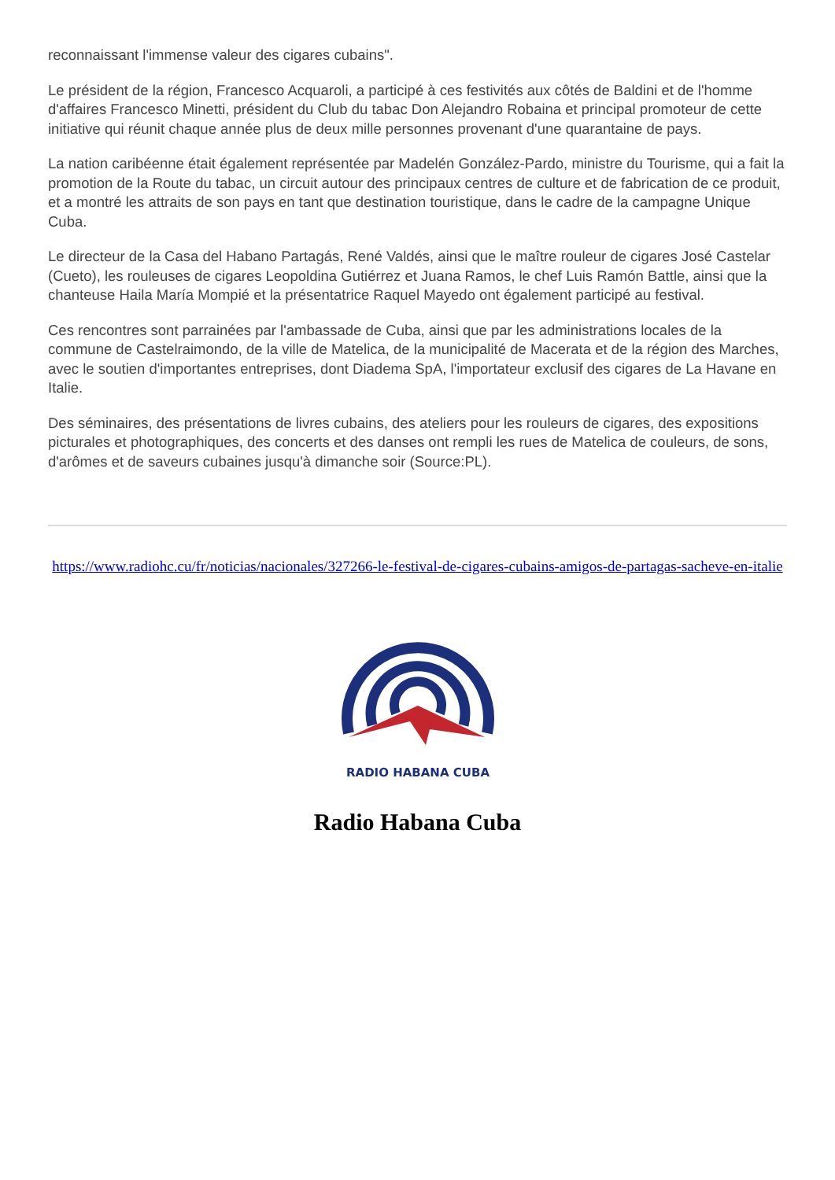reconnaissant l'immense valeur des cigares cubains".
Le président de la région, Francesco Acquaroli, a participé à ces festivités aux côtés de Baldini et de l'homme d'affaires Francesco Minetti, président du Club du tabac Don Alejandro Robaina et principal promoteur de cette initiative qui réunit chaque année plus de deux mille personnes provenant d'une quarantaine de pays.
La nation caribéenne était également représentée par Madelén González-Pardo, ministre du Tourisme, qui a fait la promotion de la Route du tabac, un circuit autour des principaux centres de culture et de fabrication de ce produit, et a montré les attraits de son pays en tant que destination touristique, dans le cadre de la campagne Unique Cuba.
Le directeur de la Casa del Habano Partagás, René Valdés, ainsi que le maître rouleur de cigares José Castelar (Cueto), les rouleuses de cigares Leopoldina Gutiérrez et Juana Ramos, le chef Luis Ramón Battle, ainsi que la chanteuse Haila María Mompié et la présentatrice Raquel Mayedo ont également participé au festival.
Ces rencontres sont parrainées par l'ambassade de Cuba, ainsi que par les administrations locales de la commune de Castelraimondo, de la ville de Matelica, de la municipalité de Macerata et de la région des Marches, avec le soutien d'importantes entreprises, dont Diadema SpA, l'importateur exclusif des cigares de La Havane en Italie.
Des séminaires, des présentations de livres cubains, des ateliers pour les rouleurs de cigares, des expositions picturales et photographiques, des concerts et des danses ont rempli les rues de Matelica de couleurs, de sons, d'arômes et de saveurs cubaines jusqu'à dimanche soir (Source:PL).
https://www.radiohc.cu/fr/noticias/nacionales/327266-le-festival-de-cigares-cubains-amigos-de-partagas-sacheve-en-italie
RADIO HABANA CUBA
Radio Habana Cuba